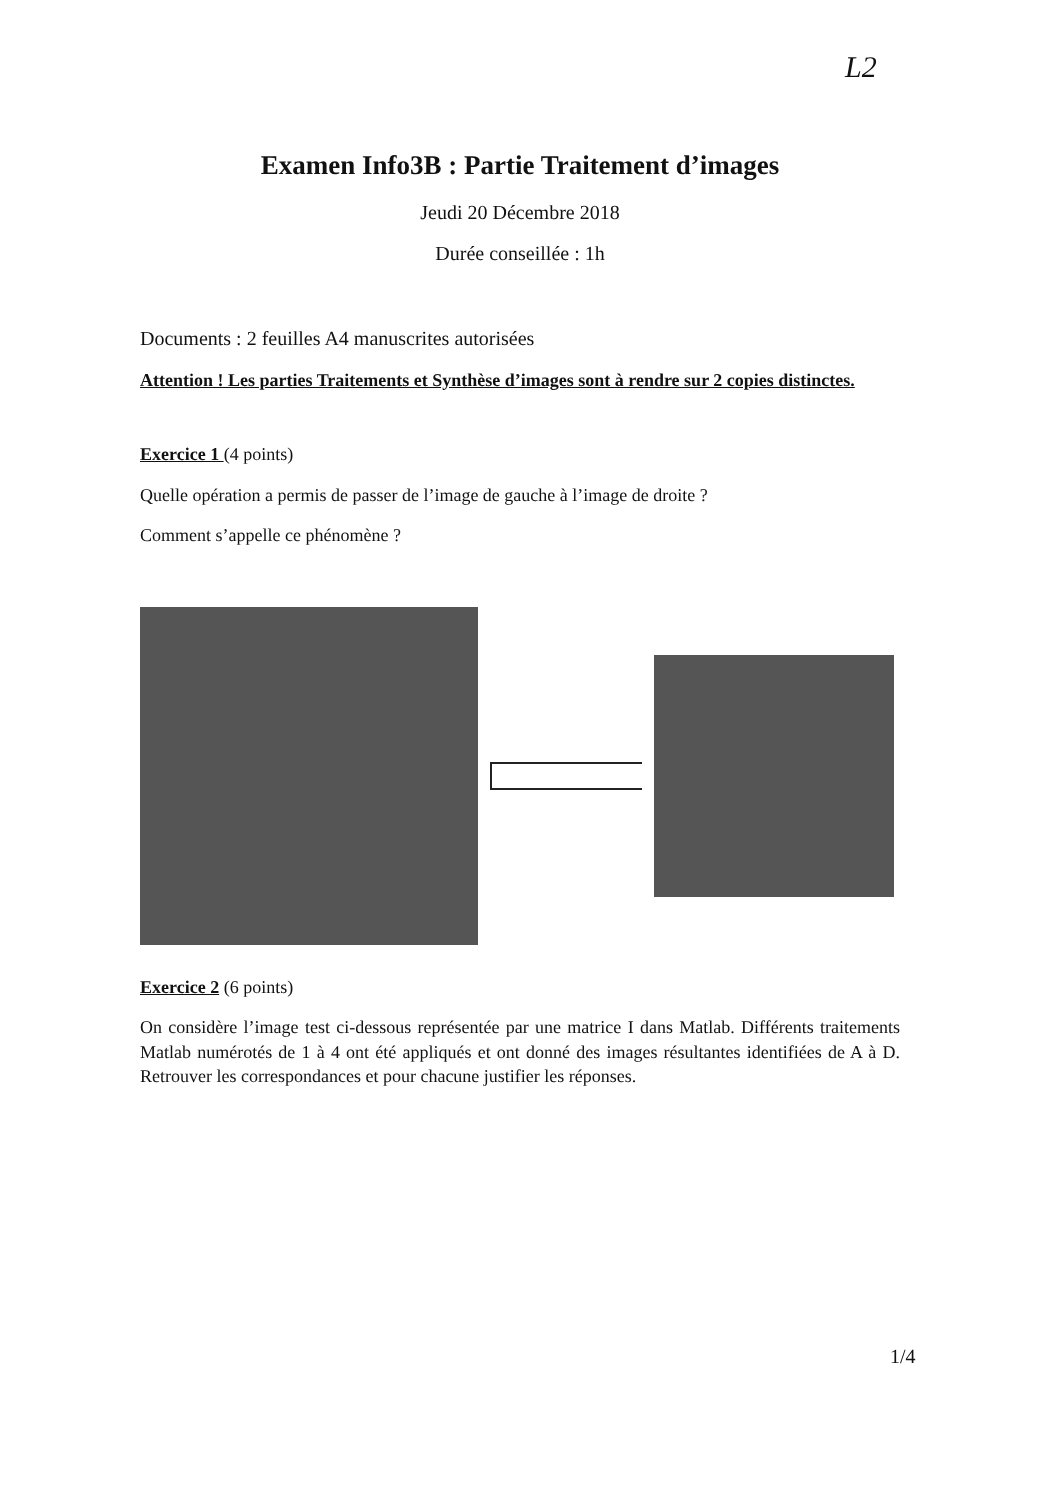L2
Examen Info3B : Partie Traitement d’images
Jeudi 20 Décembre 2018
Durée conseillée : 1h
Documents : 2 feuilles A4 manuscrites autorisées
Attention ! Les parties Traitements et Synthèse d’images sont à rendre sur 2 copies distinctes.
Exercice 1 (4 points)
Quelle opération a permis de passer de l’image de gauche à l’image de droite ?
Comment s’appelle ce phénomène ?
Exercice 2 (6 points)
On considère l’image test ci-dessous représentée par une matrice I dans Matlab. Différents traitements Matlab numérotés de 1 à 4 ont été appliqués et ont donné des images résultantes identifiées de A à D. Retrouver les correspondances et pour chacune justifier les réponses.
1/4